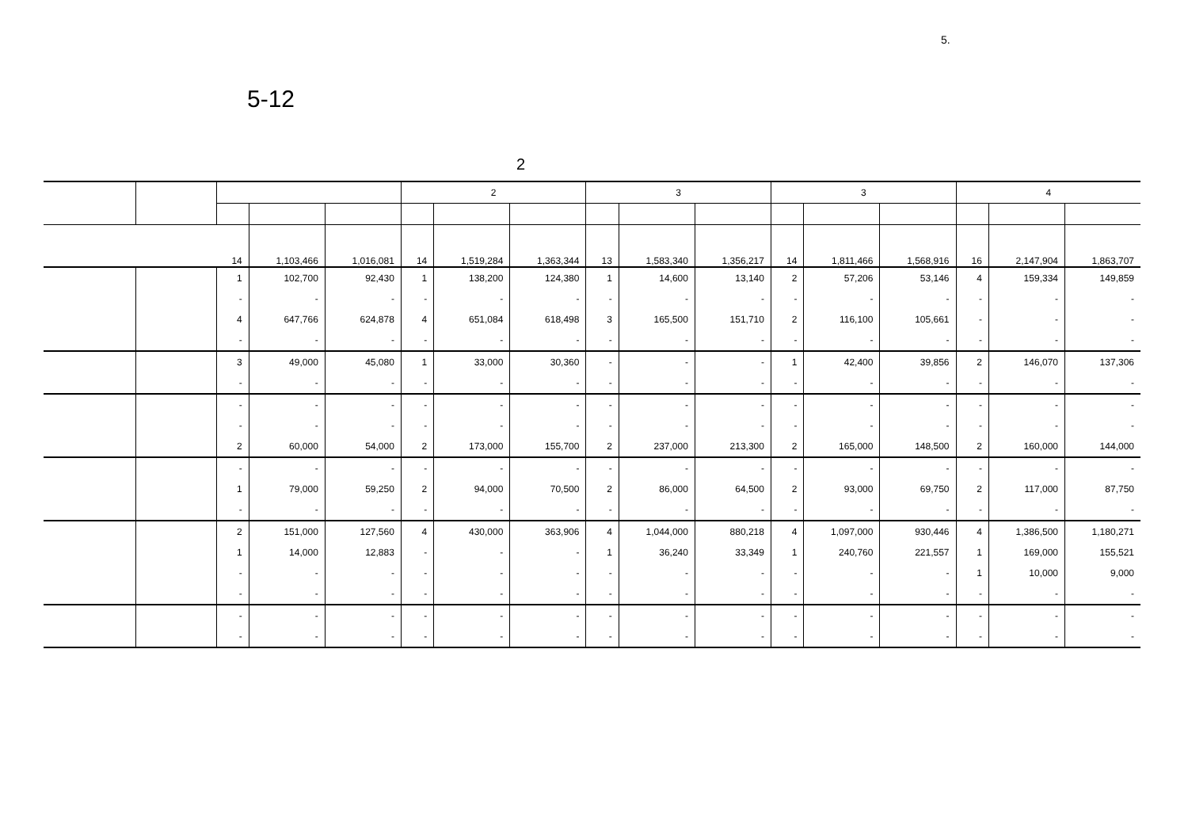5.
5-12
2
| | | | | | 2 | | | 3 | | | 3 | | | 4 | | |
| --- | --- | --- | --- | --- | --- | --- | --- | --- | --- | --- | --- | --- | --- | --- | --- | --- |
| | | 14 | 1,103,466 | 1,016,081 | 14 | 1,519,284 | 1,363,344 | 13 | 1,583,340 | 1,356,217 | 14 | 1,811,466 | 1,568,916 | 16 | 2,147,904 | 1,863,707 |
| | | 1 | 102,700 | 92,430 | 1 | 138,200 | 124,380 | 1 | 14,600 | 13,140 | 2 | 57,206 | 53,146 | 4 | 159,334 | 149,859 |
| | | - | - | - | - | - | - | - | - | - | - | - | - | - | - | - |
| | | 4 | 647,766 | 624,878 | 4 | 651,084 | 618,498 | 3 | 165,500 | 151,710 | 2 | 116,100 | 105,661 | - | - | - |
| | | - | - | - | - | - | - | - | - | - | - | - | - | - | - | - |
| | | 3 | 49,000 | 45,080 | 1 | 33,000 | 30,360 | - | - | - | 1 | 42,400 | 39,856 | 2 | 146,070 | 137,306 |
| | | - | - | - | - | - | - | - | - | - | - | - | - | - | - | - |
| | | - | - | - | - | - | - | - | - | - | - | - | - | - | - | - |
| | | - | - | - | - | - | - | - | - | - | - | - | - | - | - | - |
| | | 2 | 60,000 | 54,000 | 2 | 173,000 | 155,700 | 2 | 237,000 | 213,300 | 2 | 165,000 | 148,500 | 2 | 160,000 | 144,000 |
| | | - | - | - | - | - | - | - | - | - | - | - | - | - | - | - |
| | | 1 | 79,000 | 59,250 | 2 | 94,000 | 70,500 | 2 | 86,000 | 64,500 | 2 | 93,000 | 69,750 | 2 | 117,000 | 87,750 |
| | | - | - | - | - | - | - | - | - | - | - | - | - | - | - | - |
| | | 2 | 151,000 | 127,560 | 4 | 430,000 | 363,906 | 4 | 1,044,000 | 880,218 | 4 | 1,097,000 | 930,446 | 4 | 1,386,500 | 1,180,271 |
| | | 1 | 14,000 | 12,883 | - | - | - | 1 | 36,240 | 33,349 | 1 | 240,760 | 221,557 | 1 | 169,000 | 155,521 |
| | | - | - | - | - | - | - | - | - | - | - | - | - | 1 | 10,000 | 9,000 |
| | | - | - | - | - | - | - | - | - | - | - | - | - | - | - | - |
| | | - | - | - | - | - | - | - | - | - | - | - | - | - | - | - |
| | | - | - | - | - | - | - | - | - | - | - | - | - | - | - | - |